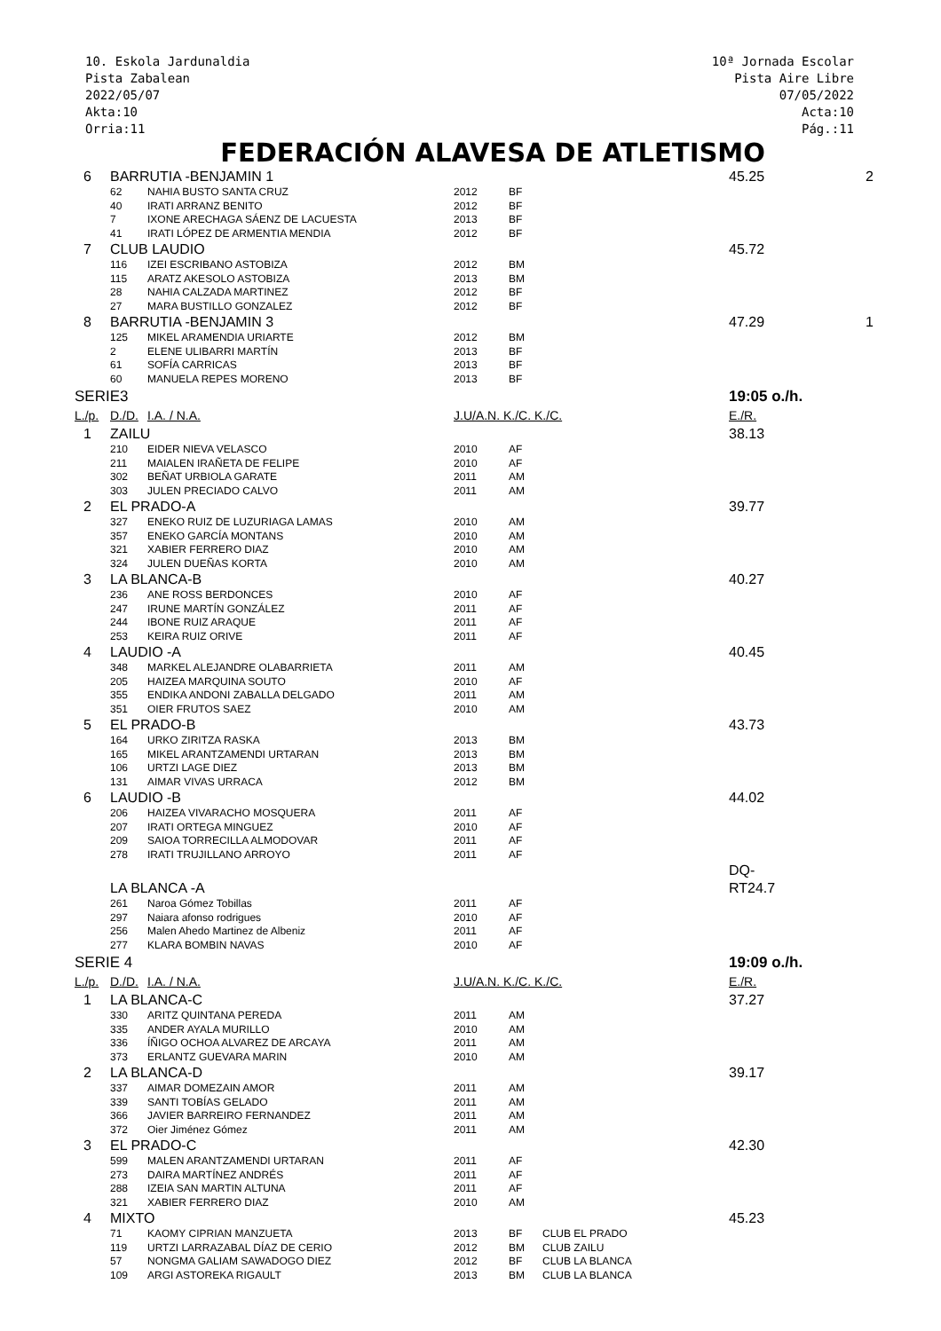10. Eskola Jardunaldia
Pista Zabalean
2022/05/07
Akta:10
Orria:11
10ª Jornada Escolar
Pista Aire Libre
07/05/2022
Acta:10
Pág.:11
FEDERACIÓN ALAVESA DE ATLETISMO
| 6 | BARRUTIA -BENJAMIN 1 | | | | | 45.25 | 2 |
| | 62 | NAHIA BUSTO SANTA CRUZ | 2012 | BF | | | |
| | 40 | IRATI ARRANZ BENITO | 2012 | BF | | | |
| | 7 | IXONE ARECHAGA SÁENZ DE LACUESTA | 2013 | BF | | | |
| | 41 | IRATI LÓPEZ DE ARMENTIA MENDIA | 2012 | BF | | | |
| 7 | CLUB LAUDIO | | | | | 45.72 | |
| | 116 | IZEI ESCRIBANO ASTOBIZA | 2012 | BM | | | |
| | 115 | ARATZ AKESOLO ASTOBIZA | 2013 | BM | | | |
| | 28 | NAHIA CALZADA MARTINEZ | 2012 | BF | | | |
| | 27 | MARA BUSTILLO GONZALEZ | 2012 | BF | | | |
| 8 | BARRUTIA -BENJAMIN 3 | | | | | 47.29 | 1 |
| | 125 | MIKEL ARAMENDIA URIARTE | 2012 | BM | | | |
| | 2 | ELENE ULIBARRI MARTÍN | 2013 | BF | | | |
| | 61 | SOFÍA CARRICAS | 2013 | BF | | | |
| | 60 | MANUELA REPES MORENO | 2013 | BF | | | |
| SERIE3 | | | | | | 19:05 o./h. | |
| L./p. | D./D. | I.A. / N.A. | J.U/A.N. K./C. K./C. | | | E./R. | |
| 1 | ZAILU | | | | | 38.13 | |
| | 210 | EIDER NIEVA VELASCO | 2010 | AF | | | |
| | 211 | MAIALEN IRAÑETA DE FELIPE | 2010 | AF | | | |
| | 302 | BEÑAT URBIOLA GARATE | 2011 | AM | | | |
| | 303 | JULEN PRECIADO CALVO | 2011 | AM | | | |
| 2 | EL PRADO-A | | | | | 39.77 | |
| | 327 | ENEKO RUIZ DE LUZURIAGA LAMAS | 2010 | AM | | | |
| | 357 | ENEKO GARCÍA MONTANS | 2010 | AM | | | |
| | 321 | XABIER FERRERO DIAZ | 2010 | AM | | | |
| | 324 | JULEN DUEÑAS KORTA | 2010 | AM | | | |
| 3 | LA BLANCA-B | | | | | 40.27 | |
| | 236 | ANE ROSS BERDONCES | 2010 | AF | | | |
| | 247 | IRUNE MARTÍN GONZÁLEZ | 2011 | AF | | | |
| | 244 | IBONE RUIZ ARAQUE | 2011 | AF | | | |
| | 253 | KEIRA RUIZ ORIVE | 2011 | AF | | | |
| 4 | LAUDIO -A | | | | | 40.45 | |
| | 348 | MARKEL ALEJANDRE OLABARRIETA | 2011 | AM | | | |
| | 205 | HAIZEA MARQUINA SOUTO | 2010 | AF | | | |
| | 355 | ENDIKA ANDONI ZABALLA DELGADO | 2011 | AM | | | |
| | 351 | OIER FRUTOS SAEZ | 2010 | AM | | | |
| 5 | EL PRADO-B | | | | | 43.73 | |
| | 164 | URKO ZIRITZA RASKA | 2013 | BM | | | |
| | 165 | MIKEL ARANTZAMENDI URTARAN | 2013 | BM | | | |
| | 106 | URTZI LAGE DIEZ | 2013 | BM | | | |
| | 131 | AIMAR VIVAS URRACA | 2012 | BM | | | |
| 6 | LAUDIO -B | | | | | 44.02 | |
| | 206 | HAIZEA VIVARACHO MOSQUERA | 2011 | AF | | | |
| | 207 | IRATI ORTEGA MINGUEZ | 2010 | AF | | | |
| | 209 | SAIOA TORRECILLA ALMODOVAR | 2011 | AF | | | |
| | 278 | IRATI TRUJILLANO ARROYO | 2011 | AF | | | |
| | LA BLANCA -A | | | | | DQ-RT24.7 | |
| | 261 | Naroa Gómez Tobillas | 2011 | AF | | | |
| | 297 | Naiara afonso rodrigues | 2010 | AF | | | |
| | 256 | Malen Ahedo Martinez de Albeniz | 2011 | AF | | | |
| | 277 | KLARA BOMBIN NAVAS | 2010 | AF | | | |
| SERIE 4 | | | | | | 19:09 o./h. | |
| L./p. | D./D. | I.A. / N.A. | J.U/A.N. K./C. K./C. | | | E./R. | |
| 1 | LA BLANCA-C | | | | | 37.27 | |
| | 330 | ARITZ QUINTANA PEREDA | 2011 | AM | | | |
| | 335 | ANDER AYALA MURILLO | 2010 | AM | | | |
| | 336 | ÍÑIGO OCHOA ALVAREZ DE ARCAYA | 2011 | AM | | | |
| | 373 | ERLANTZ GUEVARA MARIN | 2010 | AM | | | |
| 2 | LA BLANCA-D | | | | | 39.17 | |
| | 337 | AIMAR DOMEZAIN AMOR | 2011 | AM | | | |
| | 339 | SANTI TOBÍAS GELADO | 2011 | AM | | | |
| | 366 | JAVIER BARREIRO FERNANDEZ | 2011 | AM | | | |
| | 372 | Oier Jiménez Gómez | 2011 | AM | | | |
| 3 | EL PRADO-C | | | | | 42.30 | |
| | 599 | MALEN ARANTZAMENDI URTARAN | 2011 | AF | | | |
| | 273 | DAIRA MARTÍNEZ ANDRÉS | 2011 | AF | | | |
| | 288 | IZEIA SAN MARTIN ALTUNA | 2011 | AF | | | |
| | 321 | XABIER FERRERO DIAZ | 2010 | AM | | | |
| 4 | MIXTO | | | | | 45.23 | |
| | 71 | KAOMY CIPRIAN MANZUETA | 2013 | BF | CLUB EL PRADO | | |
| | 119 | URTZI LARRAZABAL DÍAZ DE CERIO | 2012 | BM | CLUB ZAILU | | |
| | 57 | NONGMA GALIAM SAWADOGO DIEZ | 2012 | BF | CLUB LA BLANCA | | |
| | 109 | ARGI ASTOREKA RIGAULT | 2013 | BM | CLUB LA BLANCA | | |